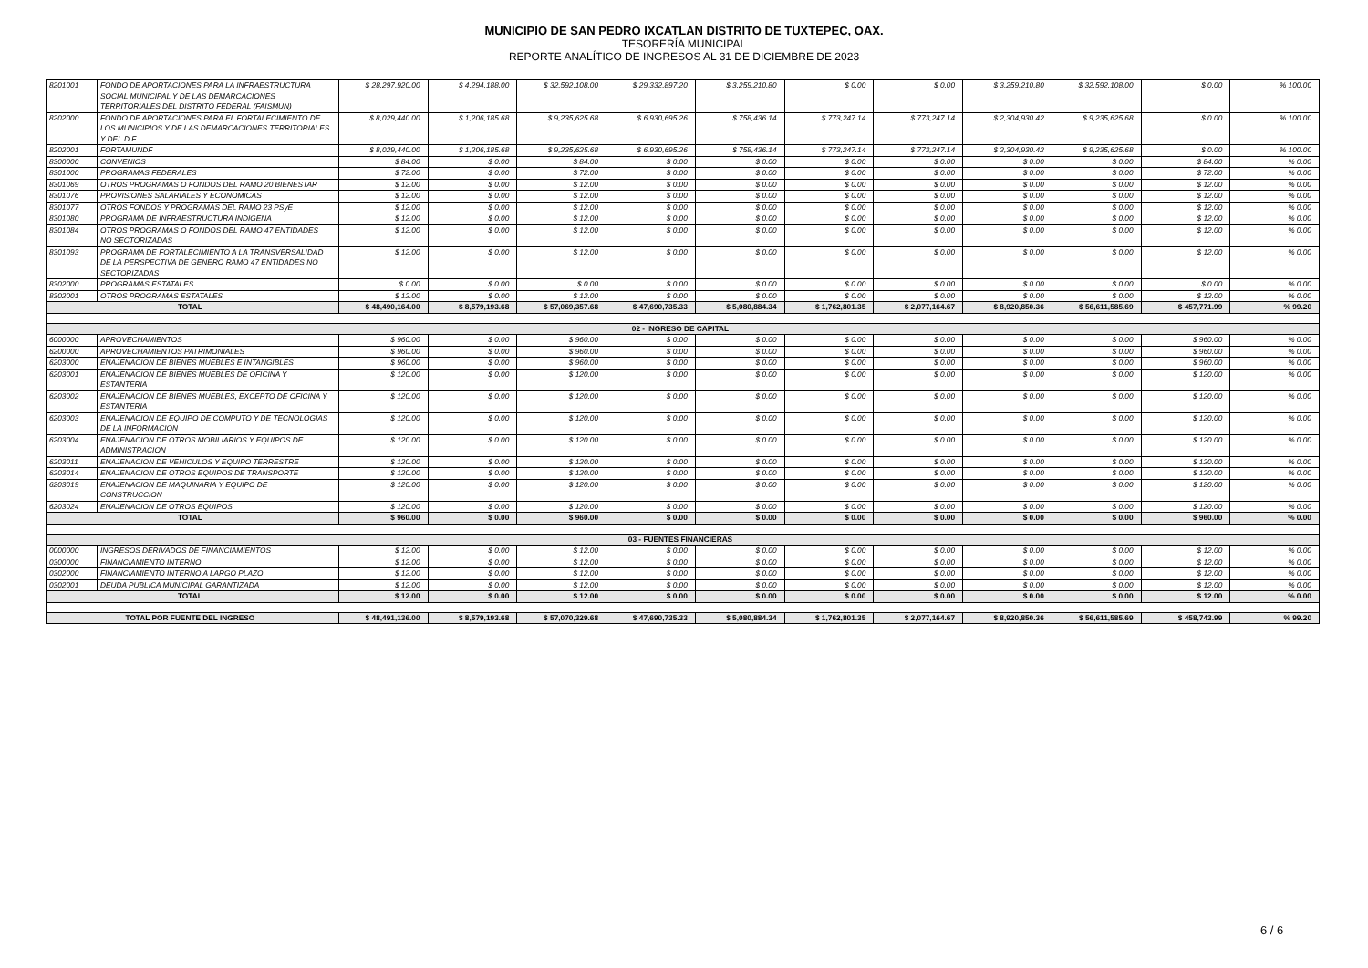MUNICIPIO DE SAN PEDRO IXCATLAN DISTRITO DE TUXTEPEC, OAX.
TESORERÍA MUNICIPAL
REPORTE ANALÍTICO DE INGRESOS AL 31 DE DICIEMBRE DE 2023
| 8201001 | FONDO DE APORTACIONES PARA LA INFRAESTRUCTURA SOCIAL MUNICIPAL Y DE LAS DEMARCACIONES TERRITORIALES DEL DISTRITO FEDERAL (FAISMUN) | $ 28,297,920.00 | $ 4,294,188.00 | $ 32,592,108.00 | $ 29,332,897.20 | $ 3,259,210.80 | $ 0.00 | $ 0.00 | $ 3,259,210.80 | $ 32,592,108.00 | $ 0.00 | % 100.00 |
| 8202000 | FONDO DE APORTACIONES PARA EL FORTALECIMIENTO DE LOS MUNICIPIOS Y DE LAS DEMARCACIONES TERRITORIALES Y DEL D.F. | $ 8,029,440.00 | $ 1,206,185.68 | $ 9,235,625.68 | $ 6,930,695.26 | $ 758,436.14 | $ 773,247.14 | $ 773,247.14 | $ 2,304,930.42 | $ 9,235,625.68 | $ 0.00 | % 100.00 |
| 8202001 | FORTAMUNDF | $ 8,029,440.00 | $ 1,206,185.68 | $ 9,235,625.68 | $ 6,930,695.26 | $ 758,436.14 | $ 773,247.14 | $ 773,247.14 | $ 2,304,930.42 | $ 9,235,625.68 | $ 0.00 | % 100.00 |
| 8300000 | CONVENIOS | $ 84.00 | $ 0.00 | $ 84.00 | $ 0.00 | $ 0.00 | $ 0.00 | $ 0.00 | $ 0.00 | $ 0.00 | $ 84.00 | % 0.00 |
| 8301000 | PROGRAMAS FEDERALES | $ 72.00 | $ 0.00 | $ 72.00 | $ 0.00 | $ 0.00 | $ 0.00 | $ 0.00 | $ 0.00 | $ 0.00 | $ 72.00 | % 0.00 |
| 8301069 | OTROS PROGRAMAS O FONDOS DEL RAMO 20 BIENESTAR | $ 12.00 | $ 0.00 | $ 12.00 | $ 0.00 | $ 0.00 | $ 0.00 | $ 0.00 | $ 0.00 | $ 0.00 | $ 12.00 | % 0.00 |
| 8301076 | PROVISIONES SALARIALES Y ECONOMICAS | $ 12.00 | $ 0.00 | $ 12.00 | $ 0.00 | $ 0.00 | $ 0.00 | $ 0.00 | $ 0.00 | $ 0.00 | $ 12.00 | % 0.00 |
| 8301077 | OTROS FONDOS Y PROGRAMAS DEL RAMO 23 PSyE | $ 12.00 | $ 0.00 | $ 12.00 | $ 0.00 | $ 0.00 | $ 0.00 | $ 0.00 | $ 0.00 | $ 0.00 | $ 12.00 | % 0.00 |
| 8301080 | PROGRAMA DE INFRAESTRUCTURA INDIGENA | $ 12.00 | $ 0.00 | $ 12.00 | $ 0.00 | $ 0.00 | $ 0.00 | $ 0.00 | $ 0.00 | $ 0.00 | $ 12.00 | % 0.00 |
| 8301084 | OTROS PROGRAMAS O FONDOS DEL RAMO 47 ENTIDADES NO SECTORIZADAS | $ 12.00 | $ 0.00 | $ 12.00 | $ 0.00 | $ 0.00 | $ 0.00 | $ 0.00 | $ 0.00 | $ 0.00 | $ 12.00 | % 0.00 |
| 8301093 | PROGRAMA DE FORTALECIMIENTO A LA TRANSVERSALIDAD DE LA PERSPECTIVA DE GENERO RAMO 47 ENTIDADES NO SECTORIZADAS | $ 12.00 | $ 0.00 | $ 12.00 | $ 0.00 | $ 0.00 | $ 0.00 | $ 0.00 | $ 0.00 | $ 0.00 | $ 12.00 | % 0.00 |
| 8302000 | PROGRAMAS ESTATALES | $ 0.00 | $ 0.00 | $ 0.00 | $ 0.00 | $ 0.00 | $ 0.00 | $ 0.00 | $ 0.00 | $ 0.00 | $ 0.00 | % 0.00 |
| 8302001 | OTROS PROGRAMAS ESTATALES | $ 12.00 | $ 0.00 | $ 12.00 | $ 0.00 | $ 0.00 | $ 0.00 | $ 0.00 | $ 0.00 | $ 0.00 | $ 12.00 | % 0.00 |
| TOTAL | | $ 48,490,164.00 | $ 8,579,193.68 | $ 57,069,357.68 | $ 47,690,735.33 | $ 5,080,884.34 | $ 1,762,801.35 | $ 2,077,164.67 | $ 8,920,850.36 | $ 56,611,585.69 | $ 457,771.99 | % 99.20 |
| 02 - INGRESO DE CAPITAL | | | | | | | | | | | | |
| 6000000 | APROVECHAMIENTOS | $ 960.00 | $ 0.00 | $ 960.00 | $ 0.00 | $ 0.00 | $ 0.00 | $ 0.00 | $ 0.00 | $ 0.00 | $ 960.00 | % 0.00 |
| 6200000 | APROVECHAMIENTOS PATRIMONIALES | $ 960.00 | $ 0.00 | $ 960.00 | $ 0.00 | $ 0.00 | $ 0.00 | $ 0.00 | $ 0.00 | $ 0.00 | $ 960.00 | % 0.00 |
| 6203000 | ENAJENACION DE BIENES MUEBLES E INTANGIBLES | $ 960.00 | $ 0.00 | $ 960.00 | $ 0.00 | $ 0.00 | $ 0.00 | $ 0.00 | $ 0.00 | $ 0.00 | $ 960.00 | % 0.00 |
| 6203001 | ENAJENACION DE BIENES MUEBLES DE OFICINA Y ESTANTERIA | $ 120.00 | $ 0.00 | $ 120.00 | $ 0.00 | $ 0.00 | $ 0.00 | $ 0.00 | $ 0.00 | $ 0.00 | $ 120.00 | % 0.00 |
| 6203002 | ENAJENACION DE BIENES MUEBLES, EXCEPTO DE OFICINA Y ESTANTERIA | $ 120.00 | $ 0.00 | $ 120.00 | $ 0.00 | $ 0.00 | $ 0.00 | $ 0.00 | $ 0.00 | $ 0.00 | $ 120.00 | % 0.00 |
| 6203003 | ENAJENACION DE EQUIPO DE COMPUTO Y DE TECNOLOGIAS DE LA INFORMACION | $ 120.00 | $ 0.00 | $ 120.00 | $ 0.00 | $ 0.00 | $ 0.00 | $ 0.00 | $ 0.00 | $ 0.00 | $ 120.00 | % 0.00 |
| 6203004 | ENAJENACION DE OTROS MOBILIARIOS Y EQUIPOS DE ADMINISTRACION | $ 120.00 | $ 0.00 | $ 120.00 | $ 0.00 | $ 0.00 | $ 0.00 | $ 0.00 | $ 0.00 | $ 0.00 | $ 120.00 | % 0.00 |
| 6203011 | ENAJENACION DE VEHICULOS Y EQUIPO TERRESTRE | $ 120.00 | $ 0.00 | $ 120.00 | $ 0.00 | $ 0.00 | $ 0.00 | $ 0.00 | $ 0.00 | $ 0.00 | $ 120.00 | % 0.00 |
| 6203014 | ENAJENACION DE OTROS EQUIPOS DE TRANSPORTE | $ 120.00 | $ 0.00 | $ 120.00 | $ 0.00 | $ 0.00 | $ 0.00 | $ 0.00 | $ 0.00 | $ 0.00 | $ 120.00 | % 0.00 |
| 6203019 | ENAJENACION DE MAQUINARIA Y EQUIPO DE CONSTRUCCION | $ 120.00 | $ 0.00 | $ 120.00 | $ 0.00 | $ 0.00 | $ 0.00 | $ 0.00 | $ 0.00 | $ 0.00 | $ 120.00 | % 0.00 |
| 6203024 | ENAJENACION DE OTROS EQUIPOS | $ 120.00 | $ 0.00 | $ 120.00 | $ 0.00 | $ 0.00 | $ 0.00 | $ 0.00 | $ 0.00 | $ 0.00 | $ 120.00 | % 0.00 |
| TOTAL | | $ 960.00 | $ 0.00 | $ 960.00 | $ 0.00 | $ 0.00 | $ 0.00 | $ 0.00 | $ 0.00 | $ 0.00 | $ 960.00 | % 0.00 |
| 03 - FUENTES FINANCIERAS | | | | | | | | | | | | |
| 0000000 | INGRESOS DERIVADOS DE FINANCIAMIENTOS | $ 12.00 | $ 0.00 | $ 12.00 | $ 0.00 | $ 0.00 | $ 0.00 | $ 0.00 | $ 0.00 | $ 0.00 | $ 12.00 | % 0.00 |
| 0300000 | FINANCIAMIENTO INTERNO | $ 12.00 | $ 0.00 | $ 12.00 | $ 0.00 | $ 0.00 | $ 0.00 | $ 0.00 | $ 0.00 | $ 0.00 | $ 12.00 | % 0.00 |
| 0302000 | FINANCIAMIENTO INTERNO A LARGO PLAZO | $ 12.00 | $ 0.00 | $ 12.00 | $ 0.00 | $ 0.00 | $ 0.00 | $ 0.00 | $ 0.00 | $ 0.00 | $ 12.00 | % 0.00 |
| 0302001 | DEUDA PUBLICA MUNICIPAL GARANTIZADA | $ 12.00 | $ 0.00 | $ 12.00 | $ 0.00 | $ 0.00 | $ 0.00 | $ 0.00 | $ 0.00 | $ 0.00 | $ 12.00 | % 0.00 |
| TOTAL | | $ 12.00 | $ 0.00 | $ 12.00 | $ 0.00 | $ 0.00 | $ 0.00 | $ 0.00 | $ 0.00 | $ 0.00 | $ 12.00 | % 0.00 |
| TOTAL POR FUENTE DEL INGRESO | | $ 48,491,136.00 | $ 8,579,193.68 | $ 57,070,329.68 | $ 47,690,735.33 | $ 5,080,884.34 | $ 1,762,801.35 | $ 2,077,164.67 | $ 8,920,850.36 | $ 56,611,585.69 | $ 458,743.99 | % 99.20 |
6 / 6